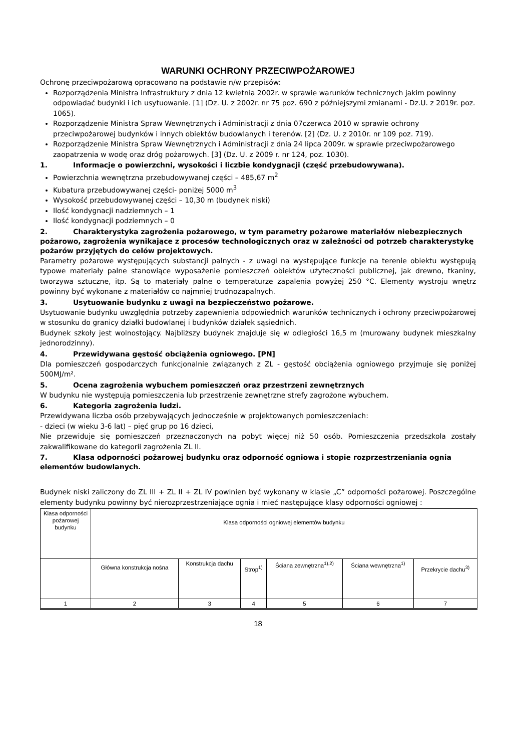WARUNKI OCHRONY PRZECIWPOŻAROWEJ
Ochronę przeciwpożarową opracowano na podstawie n/w przepisów:
Rozporządzenia Ministra Infrastruktury z dnia 12 kwietnia 2002r. w sprawie warunków technicznych jakim powinny odpowiadać budynki i ich usytuowanie. [1] (Dz. U. z 2002r. nr 75 poz. 690 z późniejszymi zmianami - Dz.U. z 2019r. poz. 1065).
Rozporządzenie Ministra Spraw Wewnętrznych i Administracji z dnia 07czerwca 2010 w sprawie ochrony przeciwpożarowej budynków i innych obiektów budowlanych i terenów. [2] (Dz. U. z 2010r. nr 109 poz. 719).
Rozporządzenie Ministra Spraw Wewnętrznych i Administracji z dnia 24 lipca 2009r. w sprawie przeciwpożarowego zaopatrzenia w wodę oraz dróg pożarowych. [3] (Dz. U. z 2009 r. nr 124, poz. 1030).
1. Informacje o powierzchni, wysokości i liczbie kondygnacji (część przebudowywana).
Powierzchnia wewnętrzna przebudowywanej części – 485,67 m<sup>2</sup>
Kubatura przebudowywanej części- poniżej 5000 m<sup>3</sup>
Wysokość przebudowywanej części – 10,30 m (budynek niski)
Ilość kondygnacji nadziemnych – 1
Ilość kondygnacji podziemnych – 0
2. Charakterystyka zagrożenia pożarowego, w tym parametry pożarowe materiałów niebezpiecznych pożarowo, zagrożenia wynikające z procesów technologicznych oraz w zależności od potrzeb charakterystykę pożarów przyjętych do celów projektowych.
Parametry pożarowe występujących substancji palnych - z uwagi na występujące funkcje na terenie obiektu występują typowe materiały palne stanowiące wyposażenie pomieszczeń obiektów użyteczności publicznej, jak drewno, tkaniny, tworzywa sztuczne, itp. Są to materiały palne o temperaturze zapalenia powyżej 250 °C. Elementy wystroju wnętrz powinny być wykonane z materiałów co najmniej trudnozapalnych.
3. Usytuowanie budynku z uwagi na bezpieczeństwo pożarowe.
Usytuowanie budynku uwzględnia potrzeby zapewnienia odpowiednich warunków technicznych i ochrony przeciwpożarowej w stosunku do granicy działki budowlanej i budynków działek sąsiednich.
Budynek szkoły jest wolnostojący. Najbliższy budynek znajduje się w odległości 16,5 m (murowany budynek mieszkalny jednorodzinny).
4. Przewidywana gęstość obciążenia ogniowego. [PN]
Dla pomieszczeń gospodarczych funkcjonalnie związanych z ZL - gęstość obciążenia ogniowego przyjmuje się poniżej 500MJ/m².
5. Ocena zagrożenia wybuchem pomieszczeń oraz przestrzeni zewnętrznych
W budynku nie występują pomieszczenia lub przestrzenie zewnętrzne strefy zagrożone wybuchem.
6. Kategoria zagrożenia ludzi.
Przewidywana liczba osób przebywających jednocześnie w projektowanych pomieszczeniach:
- dzieci (w wieku 3-6 lat) – pięć grup po 16 dzieci,
Nie przewiduje się pomieszczeń przeznaczonych na pobyt więcej niż 50 osób. Pomieszczenia przedszkola zostały zakwalifikowane do kategorii zagrożenia ZL II.
7. Klasa odporności pożarowej budynku oraz odporność ogniowa i stopie rozprzestrzeniania ognia elementów budowlanych.
Budynek niski zaliczony do ZL III + ZL II + ZL IV powinien być wykonany w klasie „C” odporności pożarowej. Poszczególne elementy budynku powinny być nierozprzestrzeniające ognia i mieć następujące klasy odporności ogniowej :
| Klasa odporności pożarowej budynku | Klasa odporności ogniowej elementów budynku | | | | | |
| | Główna konstrukcja nośna | Konstrukcja dachu | Strop<sup>1)</sup> | Ściana zewnętrzna<sup>1),2)</sup> | Ściana wewnętrzna<sup>1)</sup> | Przekrycie dachu<sup>3)</sup> |
| 1 | 2 | 3 | 4 | 5 | 6 | 7 |
18